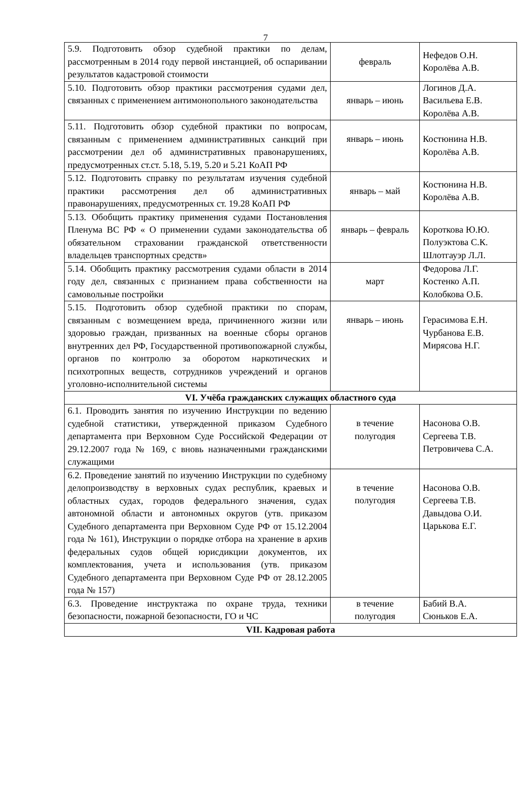7
| 5.9. Подготовить обзор судебной практики по делам, рассмотренным в 2014 году первой инстанцией, об оспаривании результатов кадастровой стоимости | февраль | Нефедов О.Н. Королёва А.В. |
| 5.10. Подготовить обзор практики рассмотрения судами дел, связанных с применением антимонопольного законодательства | январь – июнь | Логинов Д.А. Васильева Е.В. Королёва А.В. |
| 5.11. Подготовить обзор судебной практики по вопросам, связанным с применением административных санкций при рассмотрении дел об административных правонарушениях, предусмотренных ст.ст. 5.18, 5.19, 5.20 и 5.21 КоАП РФ | январь – июнь | Костюнина Н.В. Королёва А.В. |
| 5.12. Подготовить справку по результатам изучения судебной практики рассмотрения дел об административных правонарушениях, предусмотренных ст. 19.28 КоАП РФ | январь – май | Костюнина Н.В. Королёва А.В. |
| 5.13. Обобщить практику применения судами Постановления Пленума ВС РФ « О применении судами законодательства об обязательном страховании гражданской ответственности владельцев транспортных средств» | январь – февраль | Короткова Ю.Ю. Полуэктова С.К. Шлотгауэр Л.Л. |
| 5.14. Обобщить практику рассмотрения судами области в 2014 году дел, связанных с признанием права собственности на самовольные постройки | март | Федорова Л.Г. Костенко А.П. Колобкова О.Б. |
| 5.15. Подготовить обзор судебной практики по спорам, связанным с возмещением вреда, причиненного жизни или здоровью граждан, призванных на военные сборы органов внутренних дел РФ, Государственной противопожарной службы, органов по контролю за оборотом наркотических и психотропных веществ, сотрудников учреждений и органов уголовно-исполнительной системы | январь – июнь | Герасимова Е.Н. Чурбанова Е.В. Мирясова Н.Г. |
| VI. Учёба гражданских служащих областного суда | | |
| 6.1. Проводить занятия по изучению Инструкции по ведению судебной статистики, утвержденной приказом Судебного департамента при Верховном Суде Российской Федерации от 29.12.2007 года № 169, с вновь назначенными гражданскими служащими | в течение полугодия | Насонова О.В. Сергеева Т.В. Петровичева С.А. |
| 6.2. Проведение занятий по изучению Инструкции по судебному делопроизводству в верховных судах республик, краевых и областных судах, городов федерального значения, судах автономной области и автономных округов (утв. приказом Судебного департамента при Верховном Суде РФ от 15.12.2004 года № 161), Инструкции о порядке отбора на хранение в архив федеральных судов общей юрисдикции документов, их комплектования, учета и использования (утв. приказом Судебного департамента при Верховном Суде РФ от 28.12.2005 года № 157) | в течение полугодия | Насонова О.В. Сергеева Т.В. Давыдова О.И. Царькова Е.Г. |
| 6.3. Проведение инструктажа по охране труда, техники безопасности, пожарной безопасности, ГО и ЧС | в течение полугодия | Бабий В.А. Сюньков Е.А. |
| VII. Кадровая работа | | |